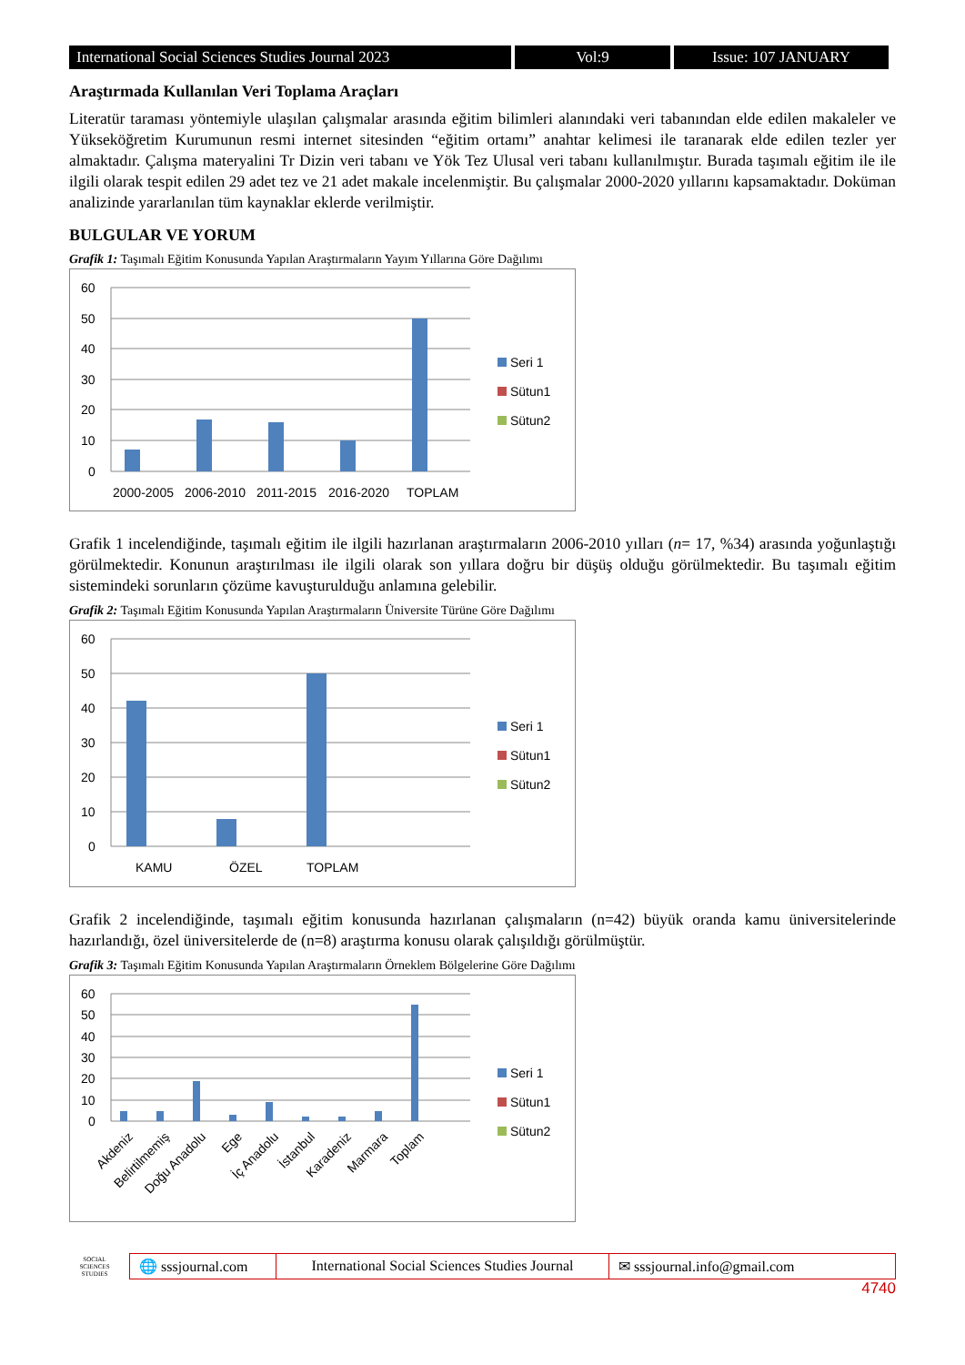International Social Sciences Studies Journal 2023
Vol:9 Issue: 107 JANUARY
Araştırmada Kullanılan Veri Toplama Araçları
Literatür taraması yöntemiyle ulaşılan çalışmalar arasında eğitim bilimleri alanındaki veri tabanından elde edilen makaleler ve Yükseköğretim Kurumunun resmi internet sitesinden “eğitim ortamı” anahtar kelimesi ile taranarak elde edilen tezler yer almaktadır. Çalışma materyalini Tr Dizin veri tabanı ve Yök Tez Ulusal veri tabanı kullanılmıştır. Burada taşımalı eğitim ile ile ilgili olarak tespit edilen 29 adet tez ve 21 adet makale incelenmiştir. Bu çalışmalar 2000-2020 yıllarını kapsamaktadır. Doküman analizinde yararlanılan tüm kaynaklar eklerde verilmiştir.
BULGULAR VE YORUM
Grafik 1: Taşımalı Eğitim Konusunda Yapılan Araştırmaların Yayım Yıllarına Göre Dağılımı
60
50
40
30
20
10
0
2000-2005
2006-2010
2011-2015
2016-2020
TOPLAM
Seri 1
Sütun1
Sütun2
Grafik 1 incelendiğinde, taşımalı eğitim ile ilgili hazırlanan araştırmaların 2006-2010 yılları (n= 17, %34) arasında yoğunlaştığı görülmektedir. Konunun araştırılması ile ilgili olarak son yıllara doğru bir düşüş olduğu görülmektedir. Bu taşımalı eğitim sistemindeki sorunların çözüme kavuşturulduğu anlamına gelebilir.
Grafik 2: Taşımalı Eğitim Konusunda Yapılan Araştırmaların Üniversite Türüne Göre Dağılımı
60
50
40
30
20
10
0
KAMU
ÖZEL
TOPLAM
Seri 1
Sütun1
Sütun2
Grafik 2 incelendiğinde, taşımalı eğitim konusunda hazırlanan çalışmaların (n=42) büyük oranda kamu üniversitelerinde hazırlandığı, özel üniversitelerde de (n=8) araştırma konusu olarak çalışıldığı görülmüştür.
Grafik 3: Taşımalı Eğitim Konusunda Yapılan Araştırmaların Örneklem Bölgelerine Göre Dağılımı
60
50
40
30
20
10
0
Akdeniz
Belirtilmemiş
Doğu Anadolu
Ege
İç Anadolu
İstanbul
Karadeniz
Marmara
Toplam
Seri 1
Sütun1
Sütun2
SOCIAL SCIENCES STUDIES
🌐 sssjournal.com
International Social Sciences Studies Journal
✉ sssjournal.info@gmail.com
4740